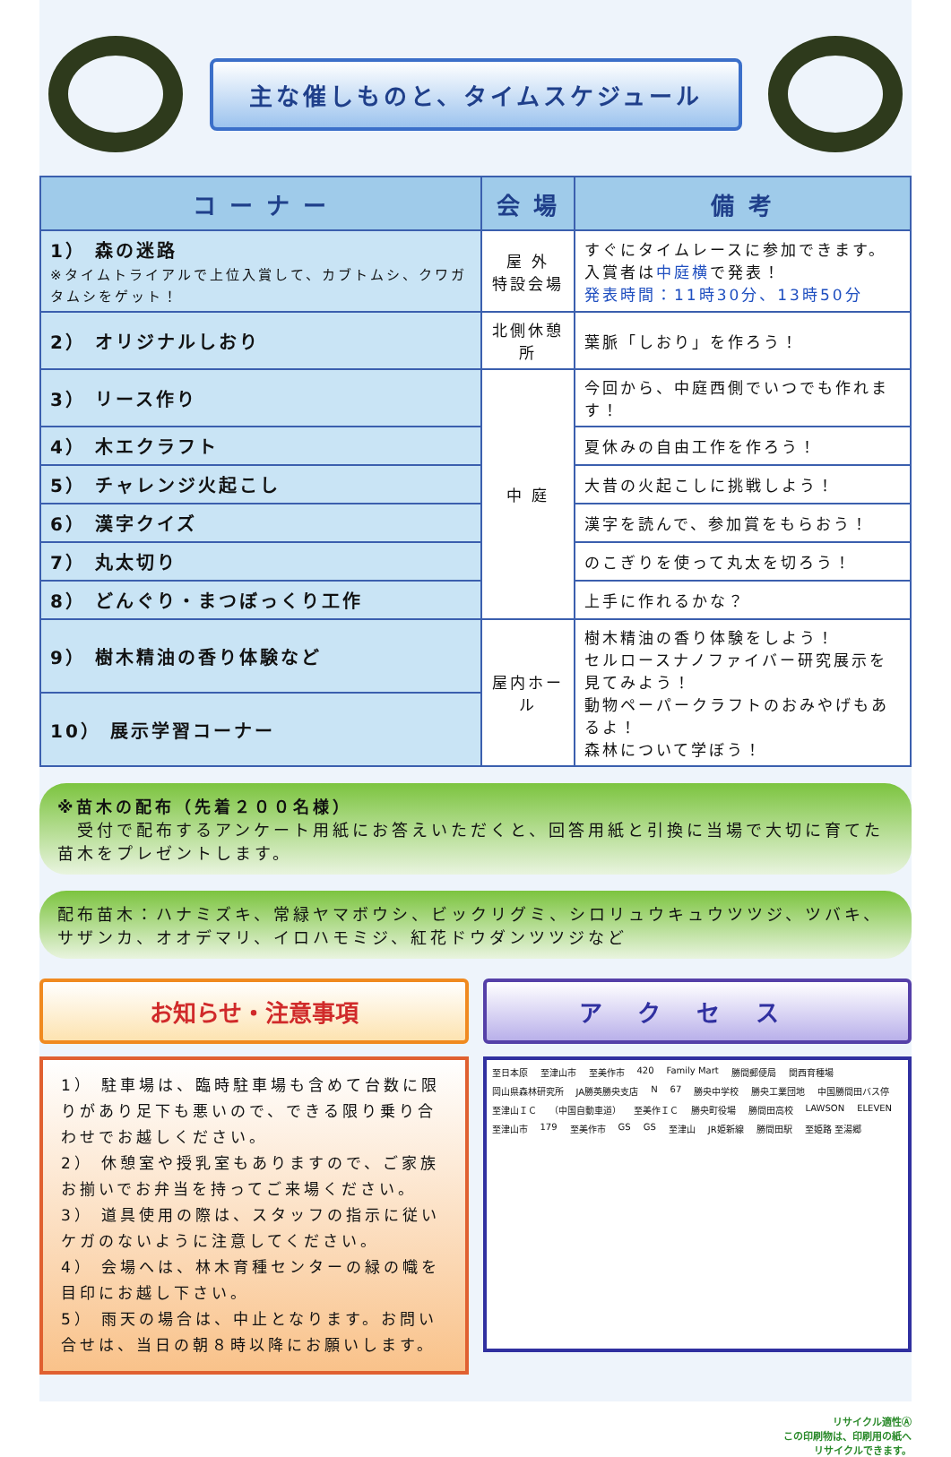主な催しものと、タイムスケジュール
| コ ー ナ ー | 会 場 | 備 考 |
| --- | --- | --- |
| 1） 森の迷路 ※タイムトライアルで上位入賞して、カブトムシ、クワガタムシをゲット！ | 屋 外 特設会場 | すぐにタイムレースに参加できます。 入賞者は 中庭横 で発表！ 発表時間：11時30分、13時50分 |
| 2） オリジナルしおり | 北側休憩所 | 葉脈「しおり」を作ろう！ |
| 3） リース作り | 中 庭 | 今回から、中庭西側でいつでも作れます！ |
| 4） 木エクラフト | | 夏休みの自由工作を作ろう！ |
| 5） チャレンジ火起こし | | 大昔の火起こしに挑戦しよう！ |
| 6） 漢字クイズ | | 漢字を読んで、参加賞をもらおう！ |
| 7） 丸太切り | | のこぎりを使って丸太を切ろう！ |
| 8） どんぐり・まつぼっくり工作 | | 上手に作れるかな？ |
| 9） 樹木精油の香り体験など | 屋内ホール | 樹木精油の香り体験をしよう！ セルロースナノファイバー研究展示を見てみよう！ 動物ペーパークラフトのおみやげもあるよ！ 森林について学ぼう！ |
| 10） 展示学習コーナー | | |
※苗木の配布（先着２００名様）
　受付で配布するアンケート用紙にお答えいただくと、回答用紙と引換に当場で大切に育てた苗木をプレゼントします。
配布苗木：ハナミズキ、常緑ヤマボウシ、ビックリグミ、シロリュウキュウツツジ、ツバキ、サザンカ、オオデマリ、イロハモミジ、紅花ドウダンツツジなど
お知らせ・注意事項
1） 駐車場は、臨時駐車場も含めて台数に限りがあり足下も悪いので、できる限り乗り合わせでお越しください。
2） 休憩室や授乳室もありますので、ご家族お揃いでお弁当を持ってご来場ください。
3） 道具使用の際は、スタッフの指示に従いケガのないように注意してください。
4） 会場へは、林木育種センターの緑の幟を目印にお越し下さい。
5） 雨天の場合は、中止となります。お問い合せは、当日の朝８時以降にお願いします。
アクセス
至日本原 至津山市 至美作市 420 Family Mart 勝間郵便局 関西育種場 岡山県森林研究所 JA勝英勝央支店 N 67 勝央中学校 勝央工業団地 中国勝間田バス停 至津山ＩＣ （中国自動車道） 至美作ＩＣ 勝央町役場 勝間田高校 LAWSON ELEVEN 至津山市 179 至美作市 GS GS 至津山 JR姫新線 勝間田駅 至姫路 至湯郷
リサイクル適性Ⓐ
この印刷物は、印刷用の紙へ
リサイクルできます。